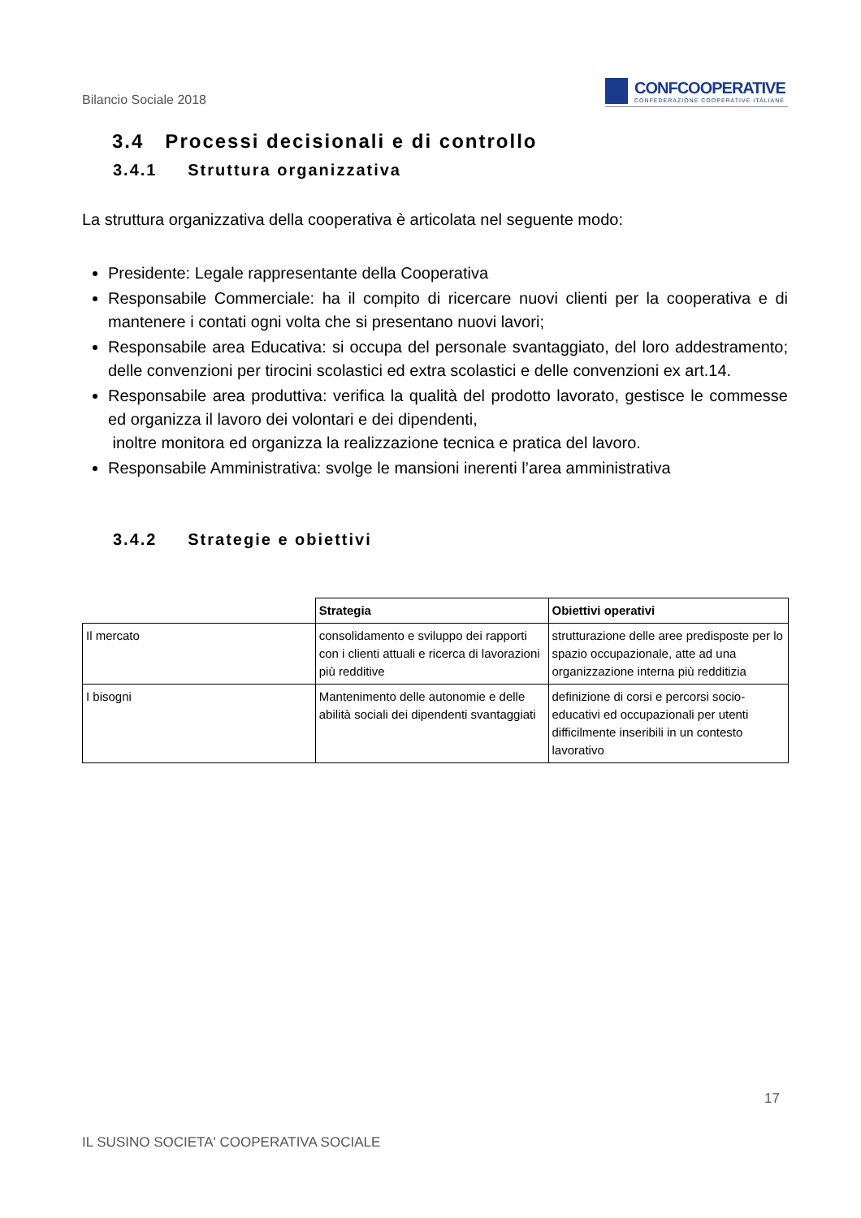Bilancio Sociale 2018
CONFCOOPERATIVE
CONFEDERAZIONE COOPERATIVE ITALIANE
3.4 Processi decisionali e di controllo
3.4.1 Struttura organizzativa
La struttura organizzativa della cooperativa è articolata nel seguente modo:
Presidente: Legale rappresentante della Cooperativa
Responsabile Commerciale: ha il compito di ricercare nuovi clienti per la cooperativa e di mantenere i contati ogni volta che si presentano nuovi lavori;
Responsabile area Educativa: si occupa del personale svantaggiato, del loro addestramento; delle convenzioni per tirocini scolastici ed extra scolastici e delle convenzioni ex art.14.
Responsabile area produttiva: verifica la qualità del prodotto lavorato, gestisce le commesse ed organizza il lavoro dei volontari e dei dipendenti,
inoltre monitora ed organizza la realizzazione tecnica e pratica del lavoro.
Responsabile Amministrativa: svolge le mansioni inerenti l’area amministrativa
3.4.2 Strategie e obiettivi
| | Strategia | Obiettivi operativi |
| Il mercato | consolidamento e sviluppo dei rapporti con i clienti attuali e ricerca di lavorazioni più redditive | strutturazione delle aree predisposte per lo spazio occupazionale, atte ad una organizzazione interna più redditizia |
| I bisogni | Mantenimento delle autonomie e delle abilità sociali dei dipendenti svantaggiati | definizione di corsi e percorsi socio-educativi ed occupazionali per utenti difficilmente inseribili in un contesto lavorativo |
17
IL SUSINO SOCIETA' COOPERATIVA SOCIALE